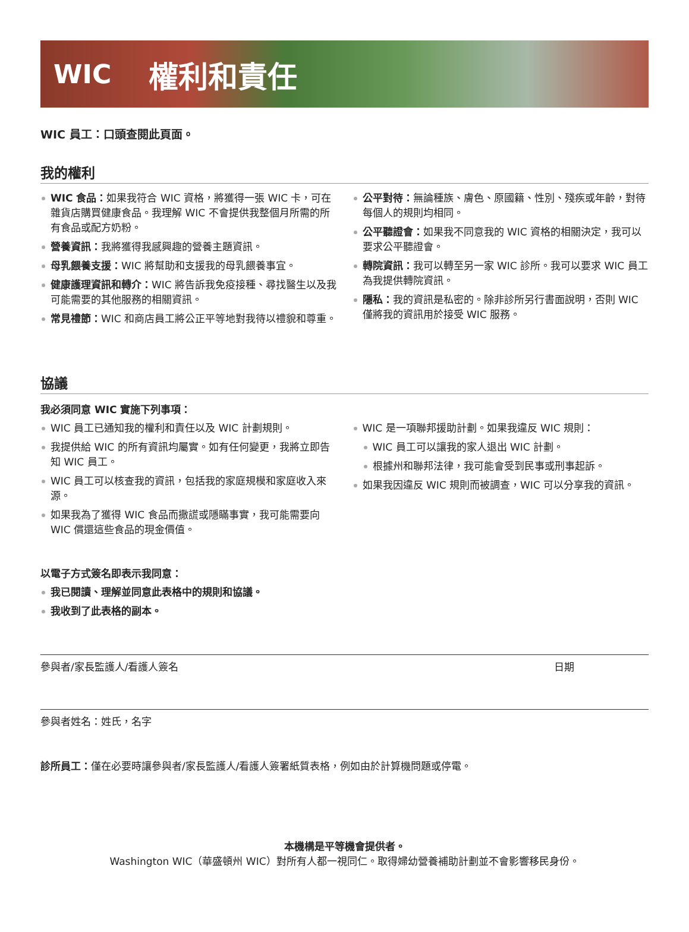WIC 權利和責任
WIC 員工：口頭查閱此頁面。
我的權利
WIC 食品：如果我符合 WIC 資格，將獲得一張 WIC 卡，可在雜貨店購買健康食品。我理解 WIC 不會提供我整個月所需的所有食品或配方奶粉。
營養資訊：我將獲得我感興趣的營養主題資訊。
母乳餵養支援：WIC 將幫助和支援我的母乳餵養事宜。
健康護理資訊和轉介：WIC 將告訴我免疫接種、尋找醫生以及我可能需要的其他服務的相關資訊。
常見禮節：WIC 和商店員工將公正平等地對我待以禮貌和尊重。
公平對待：無論種族、膚色、原國籍、性別、殘疾或年齡，對待每個人的規則均相同。
公平聽證會：如果我不同意我的 WIC 資格的相關決定，我可以要求公平聽證會。
轉院資訊：我可以轉至另一家 WIC 診所。我可以要求 WIC 員工為我提供轉院資訊。
隱私：我的資訊是私密的。除非診所另行書面說明，否則 WIC 僅將我的資訊用於接受 WIC 服務。
協議
我必須同意 WIC 實施下列事項：
WIC 員工已通知我的權利和責任以及 WIC 計劃規則。
我提供給 WIC 的所有資訊均屬實。如有任何變更，我將立即告知 WIC 員工。
WIC 員工可以核查我的資訊，包括我的家庭規模和家庭收入來源。
如果我為了獲得 WIC 食品而撒謊或隱瞞事實，我可能需要向 WIC 償還這些食品的現金價值。
WIC 是一項聯邦援助計劃。如果我違反 WIC 規則：
WIC 員工可以讓我的家人退出 WIC 計劃。
根據州和聯邦法律，我可能會受到民事或刑事起訴。
如果我因違反 WIC 規則而被調查，WIC 可以分享我的資訊。
以電子方式簽名即表示我同意：
我已閱讀、理解並同意此表格中的規則和協議。
我收到了此表格的副本。
參與者/家長監護人/看護人簽名 日期
參與者姓名：姓氏，名字
診所員工：僅在必要時讓參與者/家長監護人/看護人簽署紙質表格，例如由於計算機問題或停電。
本機構是平等機會提供者。
Washington WIC（華盛頓州 WIC）對所有人都一視同仁。取得婦幼營養補助計劃並不會影響移民身份。